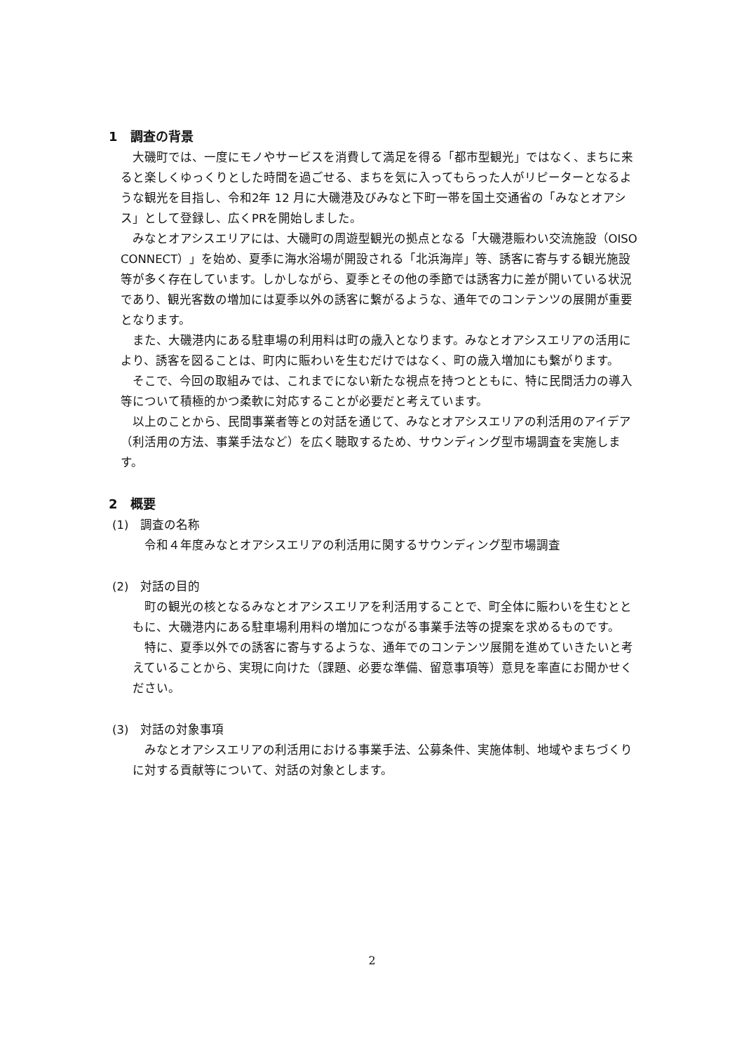1　調査の背景
大磯町では、一度にモノやサービスを消費して満足を得る「都市型観光」ではなく、まちに来ると楽しくゆっくりとした時間を過ごせる、まちを気に入ってもらった人がリピーターとなるような観光を目指し、令和2年 12 月に大磯港及びみなと下町一帯を国土交通省の「みなとオアシス」として登録し、広くPRを開始しました。
みなとオアシスエリアには、大磯町の周遊型観光の拠点となる「大磯港賑わい交流施設（OISO CONNECT）」を始め、夏季に海水浴場が開設される「北浜海岸」等、誘客に寄与する観光施設等が多く存在しています。しかしながら、夏季とその他の季節では誘客力に差が開いている状況であり、観光客数の増加には夏季以外の誘客に繋がるような、通年でのコンテンツの展開が重要となります。
また、大磯港内にある駐車場の利用料は町の歳入となります。みなとオアシスエリアの活用により、誘客を図ることは、町内に賑わいを生むだけではなく、町の歳入増加にも繋がります。
そこで、今回の取組みでは、これまでにない新たな視点を持つとともに、特に民間活力の導入等について積極的かつ柔軟に対応することが必要だと考えています。
以上のことから、民間事業者等との対話を通じて、みなとオアシスエリアの利活用のアイデア（利活用の方法、事業手法など）を広く聴取するため、サウンディング型市場調査を実施します。
2　概要
(1)　調査の名称
令和４年度みなとオアシスエリアの利活用に関するサウンディング型市場調査
(2)　対話の目的
町の観光の核となるみなとオアシスエリアを利活用することで、町全体に賑わいを生むとともに、大磯港内にある駐車場利用料の増加につながる事業手法等の提案を求めるものです。
特に、夏季以外での誘客に寄与するような、通年でのコンテンツ展開を進めていきたいと考えていることから、実現に向けた（課題、必要な準備、留意事項等）意見を率直にお聞かせください。
(3)　対話の対象事項
みなとオアシスエリアの利活用における事業手法、公募条件、実施体制、地域やまちづくりに対する貢献等について、対話の対象とします。
2